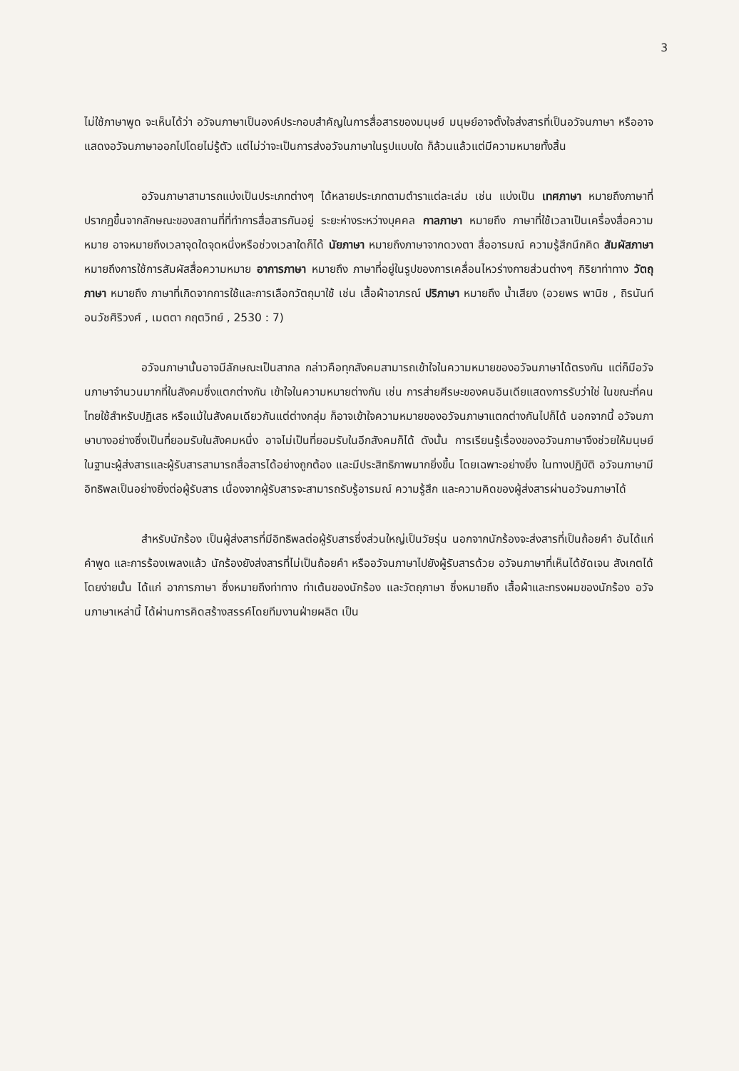3
ไม่ใช้ภาษาพูด จะเห็นได้ว่า อวัจนภาษาเป็นองค์ประกอบสำคัญในการสื่อสารของมนุษย์ มนุษย์อาจตั้งใจส่งสารที่เป็นอวัจนภาษา หรืออาจแสดงอวัจนภาษาออกไปโดยไม่รู้ตัว แต่ไม่ว่าจะเป็นการส่งอวัจนภาษาในรูปแบบใด ก็ล้วนแล้วแต่มีความหมายทั้งสิ้น
อวัจนภาษาสามารถแบ่งเป็นประเภทต่างๆ ได้หลายประเภทตามตำราแต่ละเล่ม เช่น แบ่งเป็น เทศภาษา หมายถึงภาษาที่ปรากฏขึ้นจากลักษณะของสถานที่ที่ทำการสื่อสารกันอยู่ ระยะห่างระหว่างบุคคล กาลภาษา หมายถึง ภาษาที่ใช้เวลาเป็นเครื่องสื่อความหมาย อาจหมายถึงเวลาจุดใดจุดหนึ่งหรือช่วงเวลาใดก็ได้ นัยภาษา หมายถึงภาษาจากดวงตา สื่ออารมณ์ ความรู้สึกนึกคิด สัมผัสภาษา หมายถึงการใช้การสัมผัสสื่อความหมาย อาการภาษา หมายถึง ภาษาที่อยู่ในรูปของการเคลื่อนไหวร่างกายส่วนต่างๆ กิริยาท่าทาง วัตถุภาษา หมายถึง ภาษาที่เกิดจากการใช้และการเลือกวัตถุมาใช้ เช่น เสื้อผ้าอาภรณ์ ปริภาษา หมายถึง น้ำเสียง (อวยพร พานิช , ถิรนันท์ อนวัชศิริวงศ์ , เมตตา กฤตวิทย์ , 2530 : 7)
อวัจนภาษานั้นอาจมีลักษณะเป็นสากล กล่าวคือทุกสังคมสามารถเข้าใจในความหมายของอวัจนภาษาได้ตรงกัน แต่ก็มีอวัจนภาษาจำนวนมากที่ในสังคมซึ่งแตกต่างกัน เข้าใจในความหมายต่างกัน เช่น การส่ายศีรษะของคนอินเดียแสดงการรับว่าใช่ ในขณะที่คนไทยใช้สำหรับปฏิเสธ หรือแม้ในสังคมเดียวกันแต่ต่างกลุ่ม ก็อาจเข้าใจความหมายของอวัจนภาษาแตกต่างกันไปก็ได้ นอกจากนี้ อวัจนภาษาบางอย่างซึ่งเป็นที่ยอมรับในสังคมหนึ่ง อาจไม่เป็นที่ยอมรับในอีกสังคมก็ได้ ดังนั้น การเรียนรู้เรื่องของอวัจนภาษาจึงช่วยให้มนุษย์ ในฐานะผู้ส่งสารและผู้รับสารสามารถสื่อสารได้อย่างถูกต้อง และมีประสิทธิภาพมากยิ่งขึ้น โดยเฉพาะอย่างยิ่ง ในทางปฏิบัติ อวัจนภาษามีอิทธิพลเป็นอย่างยิ่งต่อผู้รับสาร เนื่องจากผู้รับสารจะสามารถรับรู้อารมณ์ ความรู้สึก และความคิดของผู้ส่งสารผ่านอวัจนภาษาได้
สำหรับนักร้อง เป็นผู้ส่งสารที่มีอิทธิพลต่อผู้รับสารซึ่งส่วนใหญ่เป็นวัยรุ่น นอกจากนักร้องจะส่งสารที่เป็นถ้อยคำ อันได้แก่ คำพูด และการร้องเพลงแล้ว นักร้องยังส่งสารที่ไม่เป็นถ้อยคำ หรืออวัจนภาษาไปยังผู้รับสารด้วย อวัจนภาษาที่เห็นได้ชัดเจน สังเกตได้โดยง่ายนั้น ได้แก่ อาการภาษา ซึ่งหมายถึงท่าทาง ท่าเต้นของนักร้อง และวัตถุภาษา ซึ่งหมายถึง เสื้อผ้าและทรงผมของนักร้อง อวัจนภาษาเหล่านี้ ได้ผ่านการคิดสร้างสรรค์โดยทีมงานฝ่ายผลิต เป็น